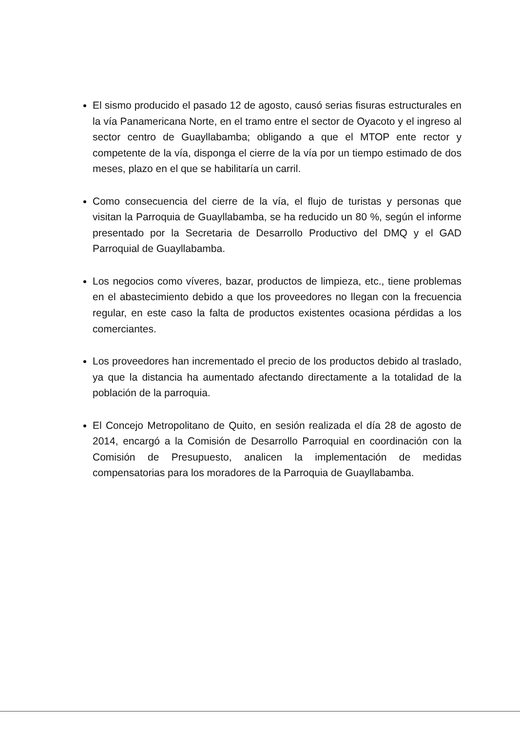El sismo producido el pasado 12 de agosto, causó serias fisuras estructurales en la vía Panamericana Norte, en el tramo entre el sector de Oyacoto y el ingreso al sector centro de Guayllabamba; obligando a que el MTOP ente rector y competente de la vía, disponga el cierre de la vía por un tiempo estimado de dos meses, plazo en el que se habilitaría un carril.
Como consecuencia del cierre de la vía, el flujo de turistas y personas que visitan la Parroquia de Guayllabamba, se ha reducido un 80 %, según el informe presentado por la Secretaria de Desarrollo Productivo del DMQ y el GAD Parroquial de Guayllabamba.
Los negocios como víveres, bazar, productos de limpieza, etc., tiene problemas en el abastecimiento debido a que los proveedores no llegan con la frecuencia regular, en este caso la falta de productos existentes ocasiona pérdidas a los comerciantes.
Los proveedores han incrementado el precio de los productos debido al traslado, ya que la distancia ha aumentado afectando directamente a la totalidad de la población de la parroquia.
El Concejo Metropolitano de Quito, en sesión realizada el día 28 de agosto de 2014, encargó a la Comisión de Desarrollo Parroquial en coordinación con la Comisión de Presupuesto, analicen la implementación de medidas compensatorias para los moradores de la Parroquia de Guayllabamba.